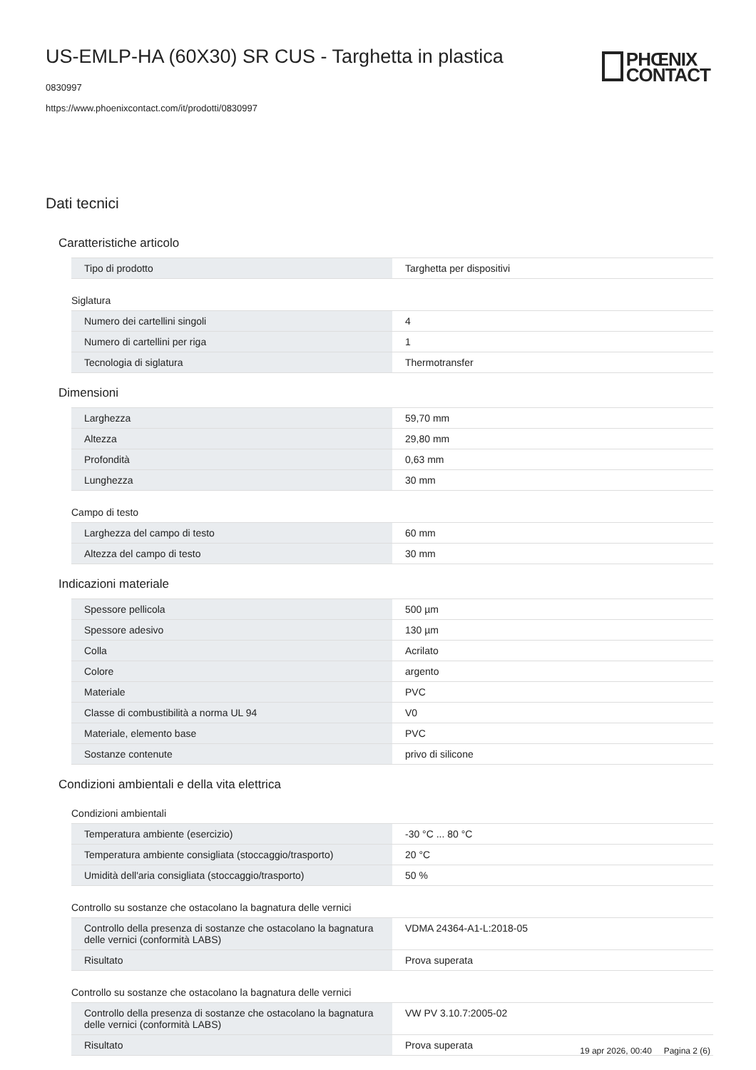US-EMLP-HA (60X30) SR CUS - Targhetta in plastica
0830997
https://www.phoenixcontact.com/it/prodotti/0830997
PHŒNIX
CONTACT
Dati tecnici
Caratteristiche articolo
| Tipo di prodotto | Targhetta per dispositivi |
Siglatura
| Numero dei cartellini singoli | 4 |
| Numero di cartellini per riga | 1 |
| Tecnologia di siglatura | Thermotransfer |
Dimensioni
| Larghezza | 59,70 mm |
| Altezza | 29,80 mm |
| Profondità | 0,63 mm |
| Lunghezza | 30 mm |
Campo di testo
| Larghezza del campo di testo | 60 mm |
| Altezza del campo di testo | 30 mm |
Indicazioni materiale
| Spessore pellicola | 500 µm |
| Spessore adesivo | 130 µm |
| Colla | Acrilato |
| Colore | argento |
| Materiale | PVC |
| Classe di combustibilità a norma UL 94 | V0 |
| Materiale, elemento base | PVC |
| Sostanze contenute | privo di silicone |
Condizioni ambientali e della vita elettrica
Condizioni ambientali
| Temperatura ambiente (esercizio) | -30 °C ... 80 °C |
| Temperatura ambiente consigliata (stoccaggio/trasporto) | 20 °C |
| Umidità dell'aria consigliata (stoccaggio/trasporto) | 50 % |
Controllo su sostanze che ostacolano la bagnatura delle vernici
| Controllo della presenza di sostanze che ostacolano la bagnatura delle vernici (conformità LABS) | VDMA 24364-A1-L:2018-05 |
| Risultato | Prova superata |
Controllo su sostanze che ostacolano la bagnatura delle vernici
| Controllo della presenza di sostanze che ostacolano la bagnatura delle vernici (conformità LABS) | VW PV 3.10.7:2005-02 |
| Risultato | Prova superata |
19 apr 2026, 00:40 Pagina 2 (6)